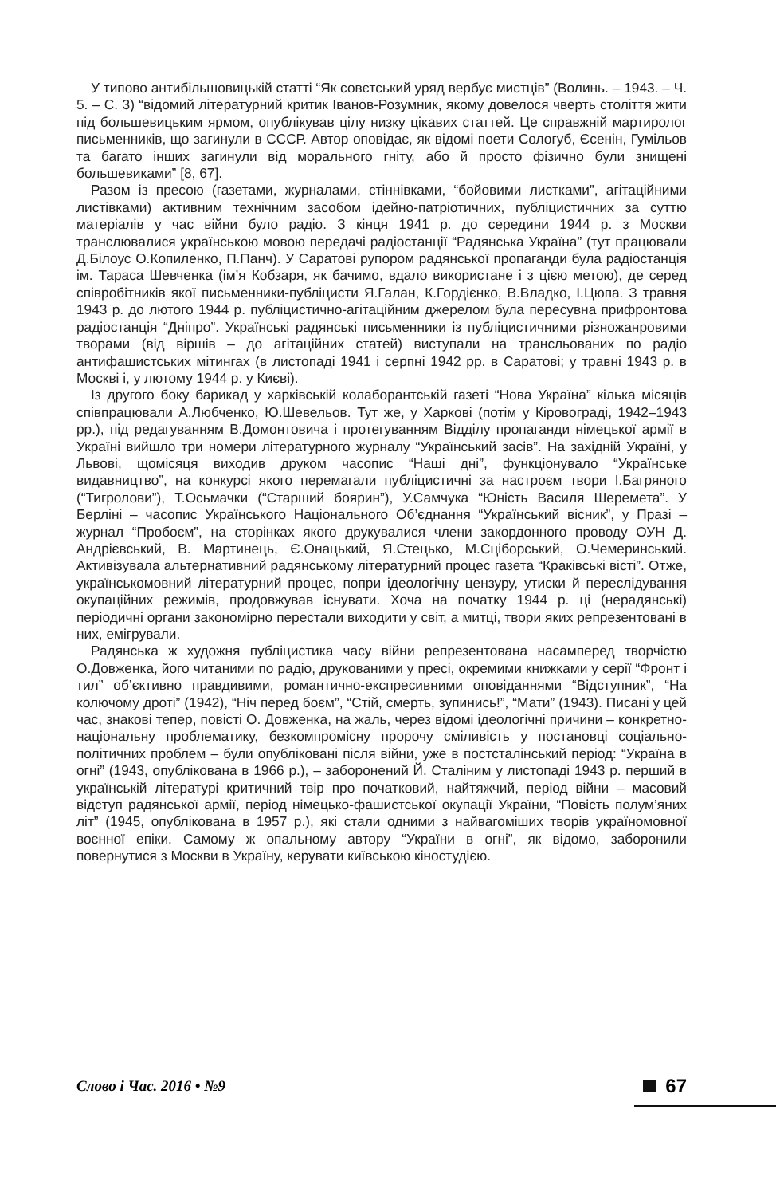У типово антибільшовицькій статті “Як совєтський уряд вербує мистців” (Волинь. – 1943. – Ч. 5. – С. 3) “відомий літературний критик Іванов-Розумник, якому довелося чверть століття жити під большевицьким ярмом, опублікував цілу низку цікавих статтей. Це справжній мартиролог письменників, що загинули в СССР. Автор оповідає, як відомі поети Сологуб, Єсенін, Гумільов та багато інших загинули від морального гніту, або й просто фізично були знищені большевиками” [8, 67].
Разом із пресою (газетами, журналами, стіннівками, “бойовими листками”, агітаційними листівками) активним технічним засобом ідейно-патріотичних, публіцистичних за суттю матеріалів у час війни було радіо. З кінця 1941 р. до середини 1944 р. з Москви транслювалися українською мовою передачі радіостанції “Радянська Україна” (тут працювали Д.Білоус О.Копиленко, П.Панч). У Саратові рупором радянської пропаганди була радіостанція ім. Тараса Шевченка (ім’я Кобзаря, як бачимо, вдало використане і з цією метою), де серед співробітників якої письменники-публіцисти Я.Галан, К.Гордієнко, В.Владко, І.Цюпа. З травня 1943 р. до лютого 1944 р. публіцистично-агітаційним джерелом була пересувна прифронтова радіостанція “Дніпро”. Українські радянські письменники із публіцистичними різножанровими творами (від віршів – до агітаційних статей) виступали на трансльованих по радіо антифашистських мітингах (в листопаді 1941 і серпні 1942 рр. в Саратові; у травні 1943 р. в Москві і, у лютому 1944 р. у Києві).
Із другого боку барикад у харківській колаборантській газеті “Нова Україна” кілька місяців співпрацювали А.Любченко, Ю.Шевельов. Тут же, у Харкові (потім у Кіровограді, 1942–1943 рр.), під редагуванням В.Домонтовича і протегуванням Відділу пропаганди німецької армії в Україні вийшло три номери літературного журналу “Український засів”. На західній Україні, у Львові, щомісяця виходив друком часопис “Наші дні”, функціонувало “Українське видавництво”, на конкурсі якого перемагали публіцистичні за настроєм твори І.Багряного (“Тигролови”), Т.Осьмачки (“Старший боярин”), У.Самчука “Юність Василя Шеремета”. У Берліні – часопис Українського Національного Об’єднання “Український вісник”, у Празі – журнал “Пробоєм”, на сторінках якого друкувалися члени закордонного проводу ОУН Д. Андрієвський, В. Мартинець, Є.Онацький, Я.Стецько, М.Сціборський, О.Чемеринський. Активізувала альтернативний радянському літературний процес газета “Краківські вісті”. Отже, українськомовний літературний процес, попри ідеологічну цензуру, утиски й переслідування окупаційних режимів, продовжував існувати. Хоча на початку 1944 р. ці (нерадянські) періодичні органи закономірно перестали виходити у світ, а митці, твори яких репрезентовані в них, емігрували.
Радянська ж художня публіцистика часу війни репрезентована насамперед творчістю О.Довженка, його читаними по радіо, друкованими у пресі, окремими книжками у серії “Фронт і тил” об’єктивно правдивими, романтично-експресивними оповіданнями “Відступник”, “На колючому дроті” (1942), “Ніч перед боєм”, “Стій, смерть, зупинись!”, “Мати” (1943). Писані у цей час, знакові тепер, повісті О. Довженка, на жаль, через відомі ідеологічні причини – конкретно-національну проблематику, безкомпромісну пророчу сміливість у постановці соціально-політичних проблем – були опубліковані після війни, уже в постсталінський період: “Україна в огні” (1943, опублікована в 1966 р.), – заборонений Й. Сталіним у листопаді 1943 р. перший в українській літературі критичний твір про початковий, найтяжчий, період війни – масовий відступ радянської армії, період німецько-фашистської окупації України, “Повість полум’яних літ” (1945, опублікована в 1957 р.), які стали одними з найвагоміших творів україномовної воєнної епіки. Самому ж опальному автору “України в огні”, як відомо, заборонили повернутися з Москви в Україну, керувати київською кіностудією.
Слово і Час. 2016 • №9 67